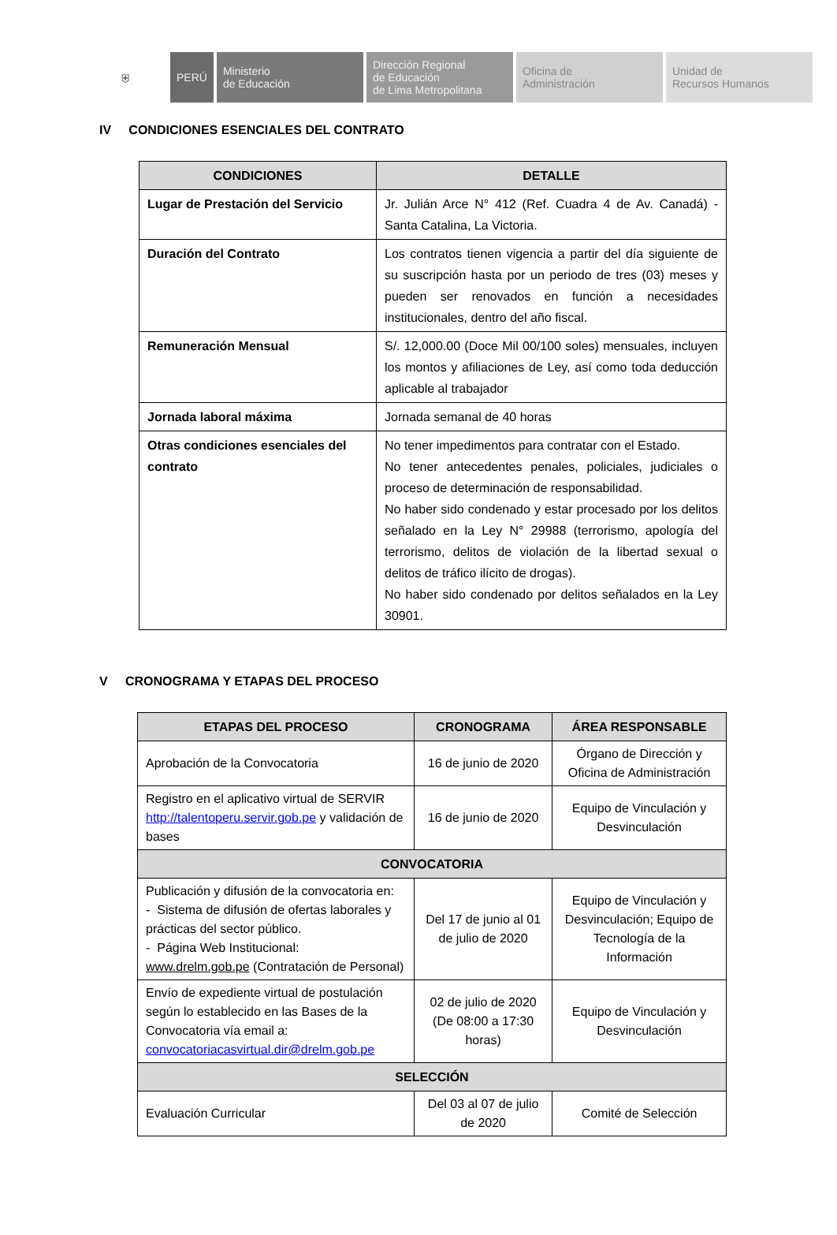⛨ PERÚ Ministerio
de Educación
Dirección Regional
de Educación
de Lima Metropolitana
Oficina de
Administración
Unidad de
Recursos Humanos
IV CONDICIONES ESENCIALES DEL CONTRATO
| CONDICIONES | DETALLE |
| --- | --- |
| Lugar de Prestación del Servicio | Jr. Julián Arce N° 412 (Ref. Cuadra 4 de Av. Canadá) - Santa Catalina, La Victoria. |
| Duración del Contrato | Los contratos tienen vigencia a partir del día siguiente de su suscripción hasta por un periodo de tres (03) meses y pueden ser renovados en función a necesidades institucionales, dentro del año fiscal. |
| Remuneración Mensual | S/. 12,000.00 (Doce Mil 00/100 soles) mensuales, incluyen los montos y afiliaciones de Ley, así como toda deducción aplicable al trabajador |
| Jornada laboral máxima | Jornada semanal de 40 horas |
| Otras condiciones esenciales del contrato | No tener impedimentos para contratar con el Estado. No tener antecedentes penales, policiales, judiciales o proceso de determinación de responsabilidad. No haber sido condenado y estar procesado por los delitos señalado en la Ley N° 29988 (terrorismo, apología del terrorismo, delitos de violación de la libertad sexual o delitos de tráfico ilícito de drogas). No haber sido condenado por delitos señalados en la Ley 30901. |
V CRONOGRAMA Y ETAPAS DEL PROCESO
| ETAPAS DEL PROCESO | CRONOGRAMA | ÁREA RESPONSABLE |
| --- | --- | --- |
| Aprobación de la Convocatoria | 16 de junio de 2020 | Órgano de Dirección y Oficina de Administración |
| Registro en el aplicativo virtual de SERVIR http://talentoperu.servir.gob.pe y validación de bases | 16 de junio de 2020 | Equipo de Vinculación y Desvinculación |
| CONVOCATORIA | | |
| Publicación y difusión de la convocatoria en: - Sistema de difusión de ofertas laborales y prácticas del sector público. - Página Web Institucional: www.drelm.gob.pe (Contratación de Personal) | Del 17 de junio al 01 de julio de 2020 | Equipo de Vinculación y Desvinculación; Equipo de Tecnología de la Información |
| Envío de expediente virtual de postulación según lo establecido en las Bases de la Convocatoria vía email a: convocatoriacasvirtual.dir@drelm.gob.pe | 02 de julio de 2020 (De 08:00 a 17:30 horas) | Equipo de Vinculación y Desvinculación |
| SELECCIÓN | | |
| Evaluación Curricular | Del 03 al 07 de julio de 2020 | Comité de Selección |